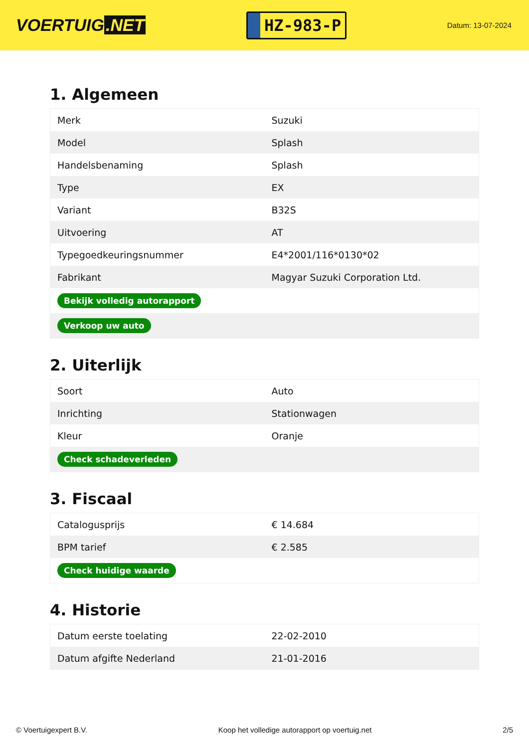VOERTUIG.NET
HZ-983-P
Datum: 13-07-2024
1. Algemeen
| Merk | Suzuki |
| Model | Splash |
| Handelsbenaming | Splash |
| Type | EX |
| Variant | B32S |
| Uitvoering | AT |
| Typegoedkeuringsnummer | E4*2001/116*0130*02 |
| Fabrikant | Magyar Suzuki Corporation Ltd. |
| Bekijk volledig autorapport | |
| Verkoop uw auto | |
2. Uiterlijk
| Soort | Auto |
| Inrichting | Stationwagen |
| Kleur | Oranje |
| Check schadeverleden | |
3. Fiscaal
| Catalogusprijs | € 14.684 |
| BPM tarief | € 2.585 |
| Check huidige waarde | |
4. Historie
| Datum eerste toelating | 22-02-2010 |
| Datum afgifte Nederland | 21-01-2016 |
© Voertuigexpert B.V. Koop het volledige autorapport op voertuig.net 2/5